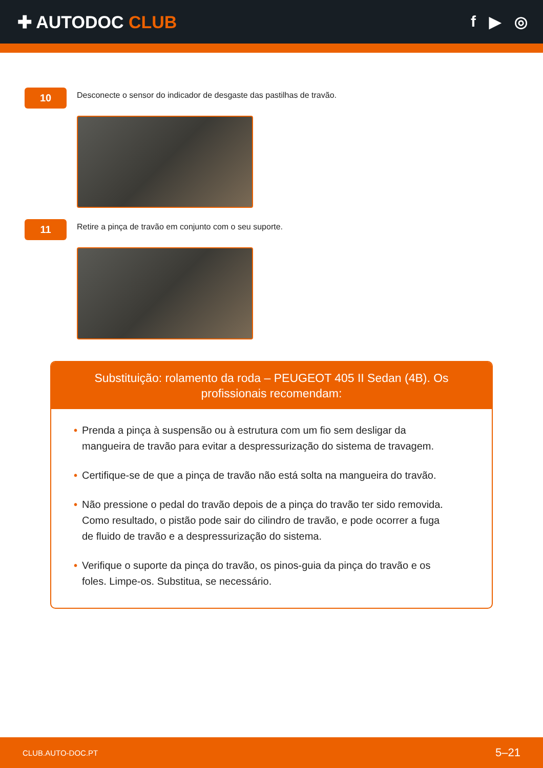✚ AUTODOC CLUB f ▶ ◎
10
Desconecte o sensor do indicador de desgaste das pastilhas de travão.
11
Retire a pinça de travão em conjunto com o seu suporte.
Substituição: rolamento da roda – PEUGEOT 405 II Sedan (4B). Os profissionais recomendam:
• Prenda a pinça à suspensão ou à estrutura com um fio sem desligar da mangueira de travão para evitar a despressurização do sistema de travagem.
• Certifique-se de que a pinça de travão não está solta na mangueira do travão.
• Não pressione o pedal do travão depois de a pinça do travão ter sido removida. Como resultado, o pistão pode sair do cilindro de travão, e pode ocorrer a fuga de fluido de travão e a despressurização do sistema.
• Verifique o suporte da pinça do travão, os pinos-guia da pinça do travão e os foles. Limpe-os. Substitua, se necessário.
CLUB.AUTO-DOC.PT 5–21